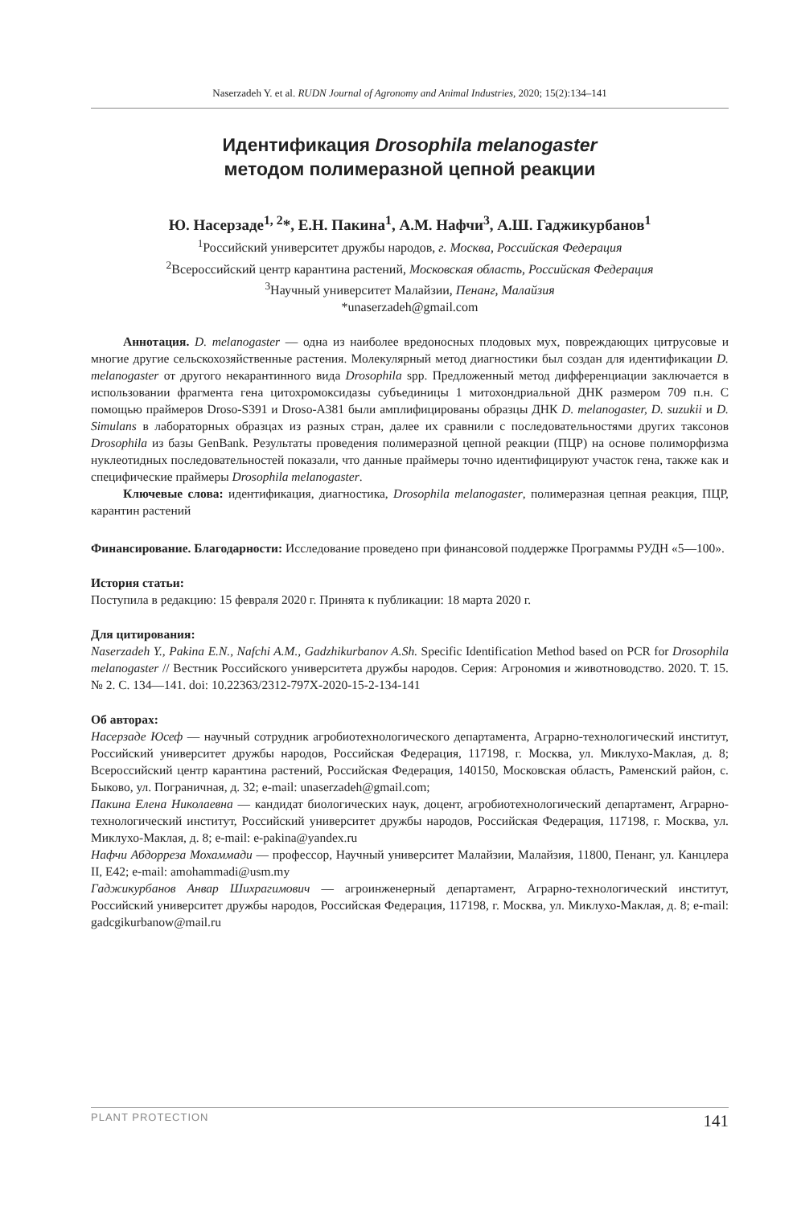Naserzadeh Y. et al. RUDN Journal of Agronomy and Animal Industries, 2020; 15(2):134–141
Идентификация Drosophila melanogaster
методом полимеразной цепной реакции
Ю. Насерзаде<sup>1, 2</sup>*, Е.Н. Пакина<sup>1</sup>, А.М. Нафчи<sup>3</sup>, А.Ш. Гаджикурбанов<sup>1</sup>
<sup>1</sup> Российский университет дружбы народов, г. Москва, Российская Федерация
<sup>2</sup> Всероссийский центр карантина растений, Московская область, Российская Федерация
<sup>3</sup> Научный университет Малайзии, Пенанг, Малайзия
*unaserzadeh@gmail.com
Аннотация. D. melanogaster — одна из наиболее вредоносных плодовых мух, повреждающих цитрусовые и многие другие сельскохозяйственные растения. Молекулярный метод диагностики был создан для идентификации D. melanogaster от другого некарантинного вида Drosophila spp. Предложенный метод дифференциации заключается в использовании фрагмента гена цитохромоксидазы субъединицы 1 митохондриальной ДНК размером 709 п.н. С помощью праймеров Droso-S391 и Droso-A381 были амплифицированы образцы ДНК D. melanogaster, D. suzukii и D. Simulans в лабораторных образцах из разных стран, далее их сравнили с последовательностями других таксонов Drosophila из базы GenBank. Результаты проведения полимеразной цепной реакции (ПЦР) на основе полиморфизма нуклеотидных последовательностей показали, что данные праймеры точно идентифицируют участок гена, также как и специфические праймеры Drosophila melanogaster.
Ключевые слова: идентификация, диагностика, Drosophila melanogaster, полимеразная цепная реакция, ПЦР, карантин растений
Финансирование. Благодарности: Исследование проведено при финансовой поддержке Программы РУДН «5—100».
История статьи:
Поступила в редакцию: 15 февраля 2020 г. Принята к публикации: 18 марта 2020 г.
Для цитирования:
Naserzadeh Y., Pakina E.N., Nafchi A.M., Gadzhikurbanov A.Sh. Specific Identification Method based on PCR for Drosophila melanogaster // Вестник Российского университета дружбы народов. Серия: Агрономия и животноводство. 2020. Т. 15. № 2. С. 134—141. doi: 10.22363/2312-797X-2020-15-2-134-141
Об авторах:
Насерзаде Юсеф — научный сотрудник агробиотехнологического департамента, Аграрно-технологический институт, Российский университет дружбы народов, Российская Федерация, 117198, г. Москва, ул. Миклухо-Маклая, д. 8; Всероссийский центр карантина растений, Российская Федерация, 140150, Московская область, Раменский район, с. Быково, ул. Пограничная, д. 32; e-mail: unaserzadeh@gmail.com;
Пакина Елена Николаевна — кандидат биологических наук, доцент, агробиотехнологический департамент, Аграрно-технологический институт, Российский университет дружбы народов, Российская Федерация, 117198, г. Москва, ул. Миклухо-Маклая, д. 8; e-mail: e-pakina@yandex.ru
Нафчи Абдорреза Мохаммади — профессор, Научный университет Малайзии, Малайзия, 11800, Пенанг, ул. Канцлера II, E42; e-mail: amohammadi@usm.my
Гаджикурбанов Анвар Шихрагимович — агроинженерный департамент, Аграрно-технологический институт, Российский университет дружбы народов, Российская Федерация, 117198, г. Москва, ул. Миклухо-Маклая, д. 8; e-mail: gadcgikurbanow@mail.ru
PLANT PROTECTION 141